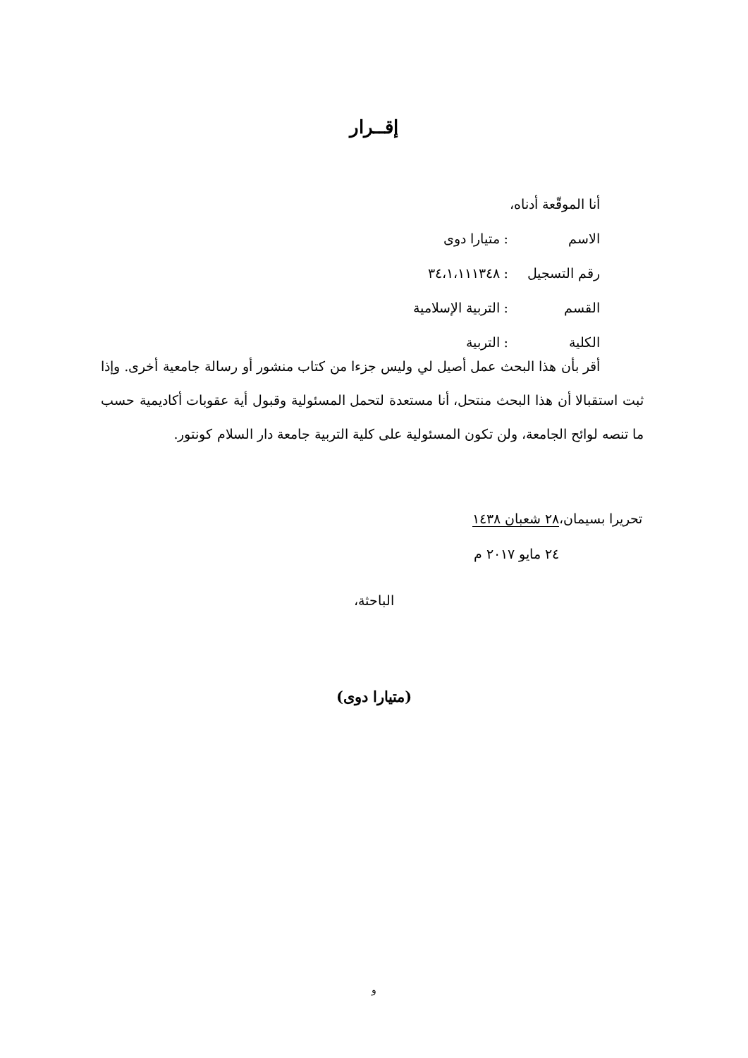إقــرار
أنا الموقّعة أدناه،
الاسم: متيارا دوى
رقم التسجيل: ٣٤،١،١١١٣٤٨
القسم: التربية الإسلامية
الكلية: التربية
أقر بأن هذا البحث عمل أصيل لي وليس جزءا من كتاب منشور أو رسالة جامعية أخرى. وإذا ثبت استقبالا أن هذا البحث منتحل، أنا مستعدة لتحمل المسئولية وقبول أية عقوبات أكاديمية حسب ما تنصه لوائح الجامعة، ولن تكون المسئولية على كلية التربية جامعة دار السلام كونتور.
تحريرا بسيمان،٢٨ شعبان ١٤٣٨
٢٤ مايو ٢٠١٧ م
الباحثة،
(متيارا دوى)
و